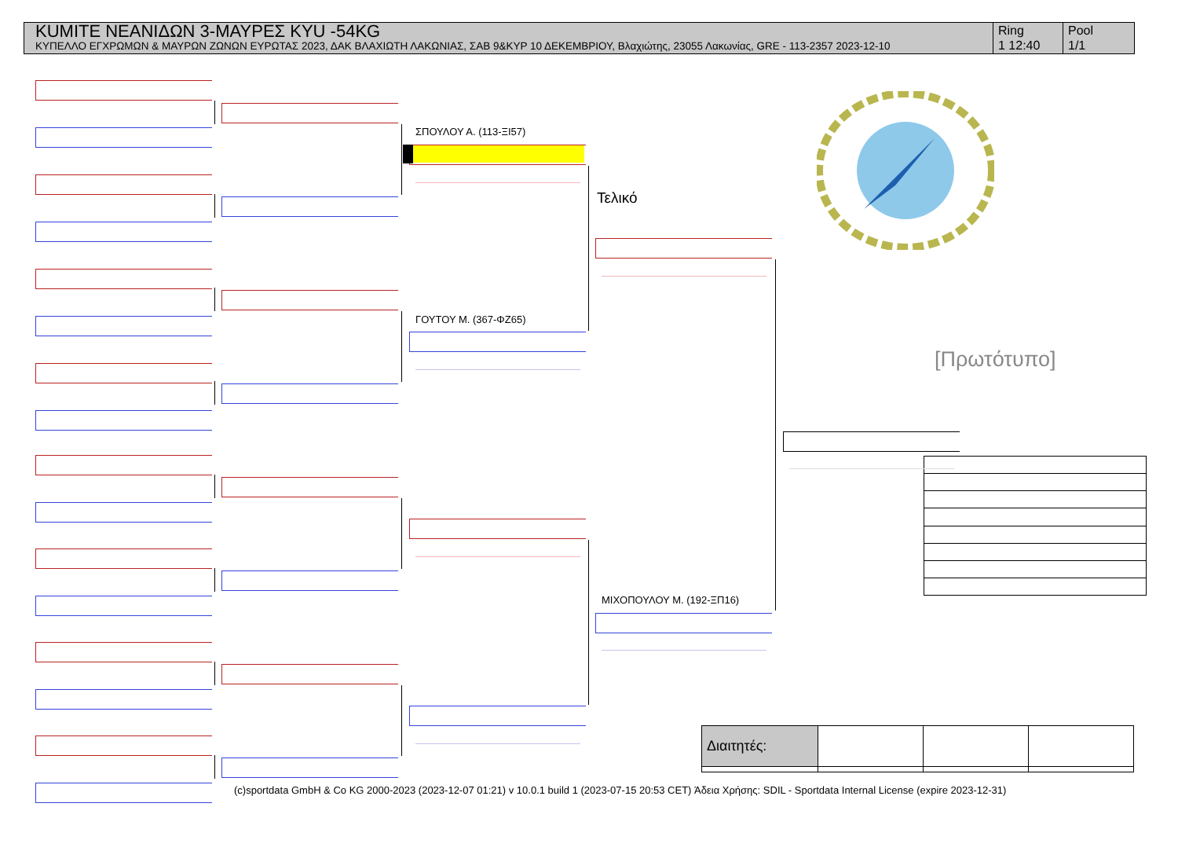KUMITE ΝΕΑΝΙΔΩΝ 3-ΜΑΥΡΕΣ KYU -54KG
ΚΥΠΕΛΛΟ ΕΓΧΡΩΜΩΝ & ΜΑΥΡΩΝ ΖΩΝΩΝ ΕΥΡΩΤΑΣ 2023, ΔΑΚ ΒΛΑΧΙΩΤΗ ΛΑΚΩΝΙΑΣ, ΣΑΒ 9&ΚΥΡ 10 ΔΕΚΕΜΒΡΙΟΥ, Βλαχιώτης, 23055 Λακωνίας, GRE - 113-2357 2023-12-10
Ring
1 12:40
Pool
1/1
ΣΠΟΥΛΟΥ Α. (113-ΞΙ57)
Τελικό
ΓΟΥΤΟΥ Μ. (367-ΦΖ65)
[Πρωτότυπο]
ΜΙΧΟΠΟΥΛΟΥ Μ. (192-ΞΠ16)
| Διαιτητές: | | | |
(c)sportdata GmbH & Co KG 2000-2023 (2023-12-07 01:21) v 10.0.1 build 1 (2023-07-15 20:53 CET) Άδεια Χρήσης: SDIL - Sportdata Internal License (expire 2023-12-31)